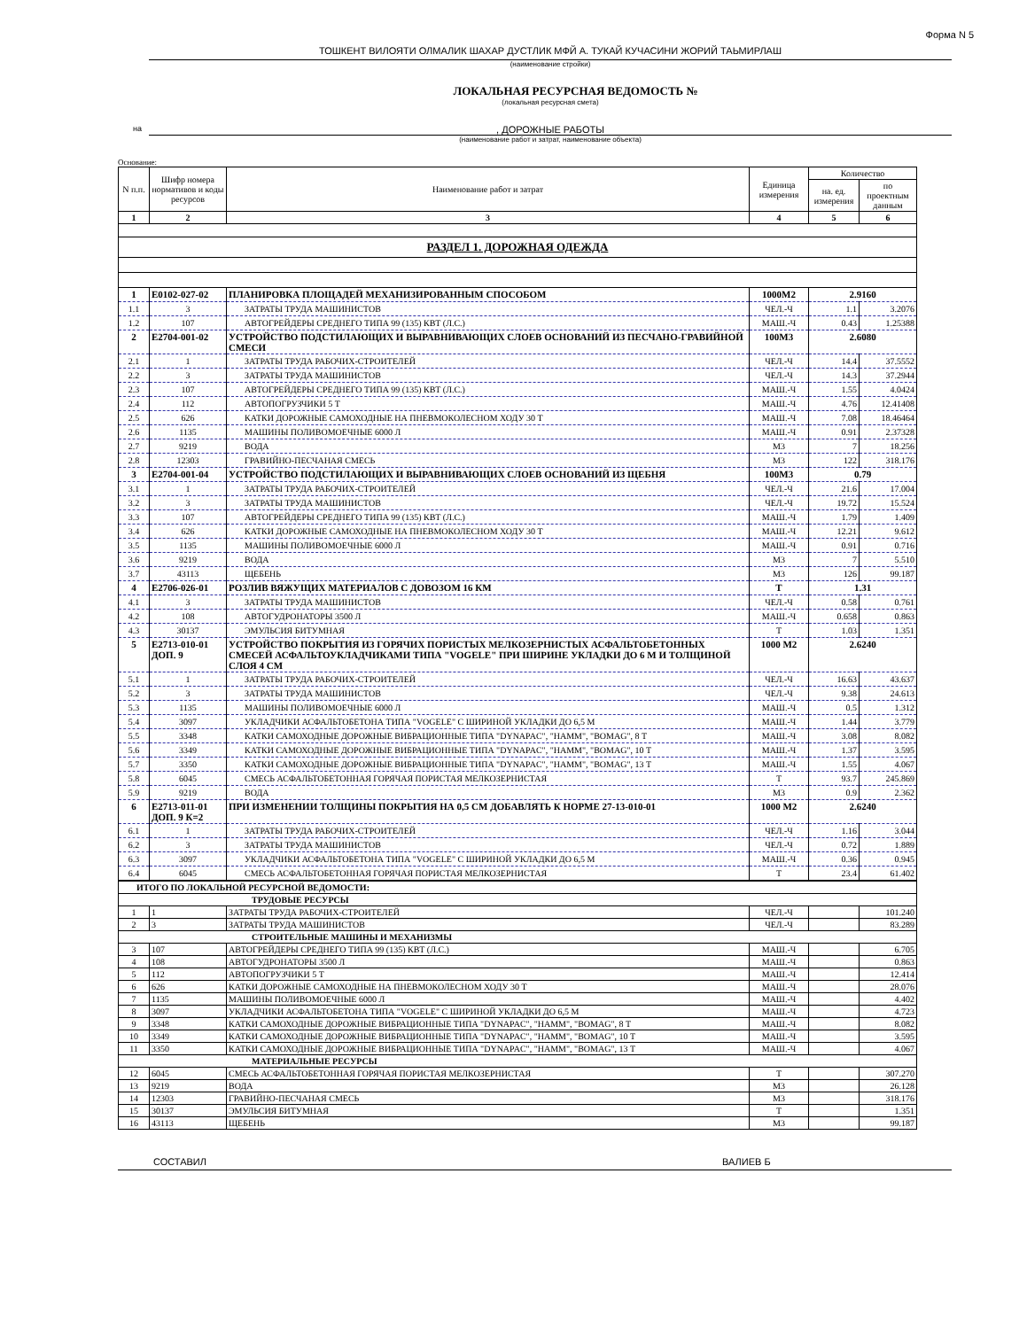Форма N 5
ТОШКЕНТ ВИЛОЯТИ ОЛМАЛИК ШАХАР ДУСТЛИК МФЙ А. ТУКАЙ КУЧАСИНИ ЖОРИЙ ТАЬМИРЛАШ
(наименование стройки)
ЛОКАЛЬНАЯ РЕСУРСНАЯ ВЕДОМОСТЬ №
(локальная ресурсная смета)
на
, ДОРОЖНЫЕ РАБОТЫ
(наименование работ и затрат, наименование объекта)
Основание:
| N п.п. | Шифр номера нормативов и коды ресурсов | Наименование работ и затрат | Единица измерения | Количество | |
| --- | --- | --- | --- | --- | --- |
| | | | | на. ед. измерения | по проектным данным |
| 1 | 2 | 3 | 4 | 5 | 6 |
| РАЗДЕЛ 1. ДОРОЖНАЯ ОДЕЖДА | | | | | |
| 1 | Е0102-027-02 | ПЛАНИРОВКА ПЛОЩАДЕЙ МЕХАНИЗИРОВАННЫМ СПОСОБОМ | 1000М2 | 2.9160 | |
| 1.1 | 3 | ЗАТРАТЫ ТРУДА МАШИНИСТОВ | ЧЕЛ.-Ч | 1.1 | 3.2076 |
| 1.2 | 107 | АВТОГРЕЙДЕРЫ СРЕДНЕГО ТИПА 99 (135) КВТ (Л.С.) | МАШ.-Ч | 0.43 | 1.25388 |
| 2 | Е2704-001-02 | УСТРОЙСТВО ПОДСТИЛАЮЩИХ И ВЫРАВНИВАЮЩИХ СЛОЕВ ОСНОВАНИЙ ИЗ ПЕСЧАНО-ГРАВИЙНОЙ СМЕСИ | 100М3 | 2.6080 | |
| 2.1 | 1 | ЗАТРАТЫ ТРУДА РАБОЧИХ-СТРОИТЕЛЕЙ | ЧЕЛ.-Ч | 14.4 | 37.5552 |
| 2.2 | 3 | ЗАТРАТЫ ТРУДА МАШИНИСТОВ | ЧЕЛ.-Ч | 14.3 | 37.2944 |
| 2.3 | 107 | АВТОГРЕЙДЕРЫ СРЕДНЕГО ТИПА 99 (135) КВТ (Л.С.) | МАШ.-Ч | 1.55 | 4.0424 |
| 2.4 | 112 | АВТОПОГРУЗЧИКИ 5 Т | МАШ.-Ч | 4.76 | 12.41408 |
| 2.5 | 626 | КАТКИ ДОРОЖНЫЕ САМОХОДНЫЕ НА ПНЕВМОКОЛЕСНОМ ХОДУ 30 Т | МАШ.-Ч | 7.08 | 18.46464 |
| 2.6 | 1135 | МАШИНЫ ПОЛИВОМОЕЧНЫЕ 6000 Л | МАШ.-Ч | 0.91 | 2.37328 |
| 2.7 | 9219 | ВОДА | М3 | 7 | 18.256 |
| 2.8 | 12303 | ГРАВИЙНО-ПЕСЧАНАЯ СМЕСЬ | М3 | 122 | 318.176 |
| 3 | Е2704-001-04 | УСТРОЙСТВО ПОДСТИЛАЮЩИХ И ВЫРАВНИВАЮЩИХ СЛОЕВ ОСНОВАНИЙ ИЗ ЩЕБНЯ | 100М3 | 0.79 | |
| 3.1 | 1 | ЗАТРАТЫ ТРУДА РАБОЧИХ-СТРОИТЕЛЕЙ | ЧЕЛ.-Ч | 21.6 | 17.004 |
| 3.2 | 3 | ЗАТРАТЫ ТРУДА МАШИНИСТОВ | ЧЕЛ.-Ч | 19.72 | 15.524 |
| 3.3 | 107 | АВТОГРЕЙДЕРЫ СРЕДНЕГО ТИПА 99 (135) КВТ (Л.С.) | МАШ.-Ч | 1.79 | 1.409 |
| 3.4 | 626 | КАТКИ ДОРОЖНЫЕ САМОХОДНЫЕ НА ПНЕВМОКОЛЕСНОМ ХОДУ 30 Т | МАШ.-Ч | 12.21 | 9.612 |
| 3.5 | 1135 | МАШИНЫ ПОЛИВОМОЕЧНЫЕ 6000 Л | МАШ.-Ч | 0.91 | 0.716 |
| 3.6 | 9219 | ВОДА | М3 | 7 | 5.510 |
| 3.7 | 43113 | ЩЕБЕНЬ | М3 | 126 | 99.187 |
| 4 | Е2706-026-01 | РОЗЛИВ ВЯЖУЩИХ МАТЕРИАЛОВ С ДОВОЗОМ 16 КМ | Т | 1.31 | |
| 4.1 | 3 | ЗАТРАТЫ ТРУДА МАШИНИСТОВ | ЧЕЛ.-Ч | 0.58 | 0.761 |
| 4.2 | 108 | АВТОГУДРОНАТОРЫ 3500 Л | МАШ.-Ч | 0.658 | 0.863 |
| 4.3 | 30137 | ЭМУЛЬСИЯ БИТУМНАЯ | Т | 1.03 | 1.351 |
| 5 | Е2713-010-01 ДОП. 9 | УСТРОЙСТВО ПОКРЫТИЯ ИЗ ГОРЯЧИХ ПОРИСТЫХ МЕЛКОЗЕРНИСТЫХ АСФАЛЬТОБЕТОННЫХ СМЕСЕЙ АСФАЛЬТОУКЛАДЧИКАМИ ТИПА "VOGELE" ПРИ ШИРИНЕ УКЛАДКИ ДО 6 М И ТОЛЩИНОЙ СЛОЯ 4 СМ | 1000 М2 | 2.6240 | |
| 5.1 | 1 | ЗАТРАТЫ ТРУДА РАБОЧИХ-СТРОИТЕЛЕЙ | ЧЕЛ.-Ч | 16.63 | 43.637 |
| 5.2 | 3 | ЗАТРАТЫ ТРУДА МАШИНИСТОВ | ЧЕЛ.-Ч | 9.38 | 24.613 |
| 5.3 | 1135 | МАШИНЫ ПОЛИВОМОЕЧНЫЕ 6000 Л | МАШ.-Ч | 0.5 | 1.312 |
| 5.4 | 3097 | УКЛАДЧИКИ АСФАЛЬТОБЕТОНА ТИПА "VOGELE" С ШИРИНОЙ УКЛАДКИ ДО 6,5 М | МАШ.-Ч | 1.44 | 3.779 |
| 5.5 | 3348 | КАТКИ САМОХОДНЫЕ ДОРОЖНЫЕ ВИБРАЦИОННЫЕ ТИПА "DYNAPAC", "HAMM", "BOMAG", 8 Т | МАШ.-Ч | 3.08 | 8.082 |
| 5.6 | 3349 | КАТКИ САМОХОДНЫЕ ДОРОЖНЫЕ ВИБРАЦИОННЫЕ ТИПА "DYNAPAC", "HAMM", "BOMAG", 10 Т | МАШ.-Ч | 1.37 | 3.595 |
| 5.7 | 3350 | КАТКИ САМОХОДНЫЕ ДОРОЖНЫЕ ВИБРАЦИОННЫЕ ТИПА "DYNAPAC", "HAMM", "BOMAG", 13 Т | МАШ.-Ч | 1.55 | 4.067 |
| 5.8 | 6045 | СМЕСЬ АСФАЛЬТОБЕТОННАЯ ГОРЯЧАЯ ПОРИСТАЯ МЕЛКОЗЕРНИСТАЯ | Т | 93.7 | 245.869 |
| 5.9 | 9219 | ВОДА | М3 | 0.9 | 2.362 |
| 6 | Е2713-011-01 ДОП. 9 К=2 | ПРИ ИЗМЕНЕНИИ ТОЛЩИНЫ ПОКРЫТИЯ НА 0,5 СМ ДОБАВЛЯТЬ К НОРМЕ 27-13-010-01 | 1000 М2 | 2.6240 | |
| 6.1 | 1 | ЗАТРАТЫ ТРУДА РАБОЧИХ-СТРОИТЕЛЕЙ | ЧЕЛ.-Ч | 1.16 | 3.044 |
| 6.2 | 3 | ЗАТРАТЫ ТРУДА МАШИНИСТОВ | ЧЕЛ.-Ч | 0.72 | 1.889 |
| 6.3 | 3097 | УКЛАДЧИКИ АСФАЛЬТОБЕТОНА ТИПА "VOGELE" С ШИРИНОЙ УКЛАДКИ ДО 6,5 М | МАШ.-Ч | 0.36 | 0.945 |
| 6.4 | 6045 | СМЕСЬ АСФАЛЬТОБЕТОННАЯ ГОРЯЧАЯ ПОРИСТАЯ МЕЛКОЗЕРНИСТАЯ | Т | 23.4 | 61.402 |
| ИТОГО ПО ЛОКАЛЬНОЙ РЕСУРСНОЙ ВЕДОМОСТИ: | | | | | |
| ТРУДОВЫЕ РЕСУРСЫ | | | | | |
| 1 | 1 | ЗАТРАТЫ ТРУДА РАБОЧИХ-СТРОИТЕЛЕЙ | ЧЕЛ.-Ч | | 101.240 |
| 2 | 3 | ЗАТРАТЫ ТРУДА МАШИНИСТОВ | ЧЕЛ.-Ч | | 83.289 |
| СТРОИТЕЛЬНЫЕ МАШИНЫ И МЕХАНИЗМЫ | | | | | |
| 3 | 107 | АВТОГРЕЙДЕРЫ СРЕДНЕГО ТИПА 99 (135) КВТ (Л.С.) | МАШ.-Ч | | 6.705 |
| 4 | 108 | АВТОГУДРОНАТОРЫ 3500 Л | МАШ.-Ч | | 0.863 |
| 5 | 112 | АВТОПОГРУЗЧИКИ 5 Т | МАШ.-Ч | | 12.414 |
| 6 | 626 | КАТКИ ДОРОЖНЫЕ САМОХОДНЫЕ НА ПНЕВМОКОЛЕСНОМ ХОДУ 30 Т | МАШ.-Ч | | 28.076 |
| 7 | 1135 | МАШИНЫ ПОЛИВОМОЕЧНЫЕ 6000 Л | МАШ.-Ч | | 4.402 |
| 8 | 3097 | УКЛАДЧИКИ АСФАЛЬТОБЕТОНА ТИПА "VOGELE" С ШИРИНОЙ УКЛАДКИ ДО 6,5 М | МАШ.-Ч | | 4.723 |
| 9 | 3348 | КАТКИ САМОХОДНЫЕ ДОРОЖНЫЕ ВИБРАЦИОННЫЕ ТИПА "DYNAPAC", "HAMM", "BOMAG", 8 Т | МАШ.-Ч | | 8.082 |
| 10 | 3349 | КАТКИ САМОХОДНЫЕ ДОРОЖНЫЕ ВИБРАЦИОННЫЕ ТИПА "DYNAPAC", "HAMM", "BOMAG", 10 Т | МАШ.-Ч | | 3.595 |
| 11 | 3350 | КАТКИ САМОХОДНЫЕ ДОРОЖНЫЕ ВИБРАЦИОННЫЕ ТИПА "DYNAPAC", "HAMM", "BOMAG", 13 Т | МАШ.-Ч | | 4.067 |
| МАТЕРИАЛЬНЫЕ РЕСУРСЫ | | | | | |
| 12 | 6045 | СМЕСЬ АСФАЛЬТОБЕТОННАЯ ГОРЯЧАЯ ПОРИСТАЯ МЕЛКОЗЕРНИСТАЯ | Т | | 307.270 |
| 13 | 9219 | ВОДА | М3 | | 26.128 |
| 14 | 12303 | ГРАВИЙНО-ПЕСЧАНАЯ СМЕСЬ | М3 | | 318.176 |
| 15 | 30137 | ЭМУЛЬСИЯ БИТУМНАЯ | Т | | 1.351 |
| 16 | 43113 | ЩЕБЕНЬ | М3 | | 99.187 |
СОСТАВИЛ ВАЛИЕВ Б